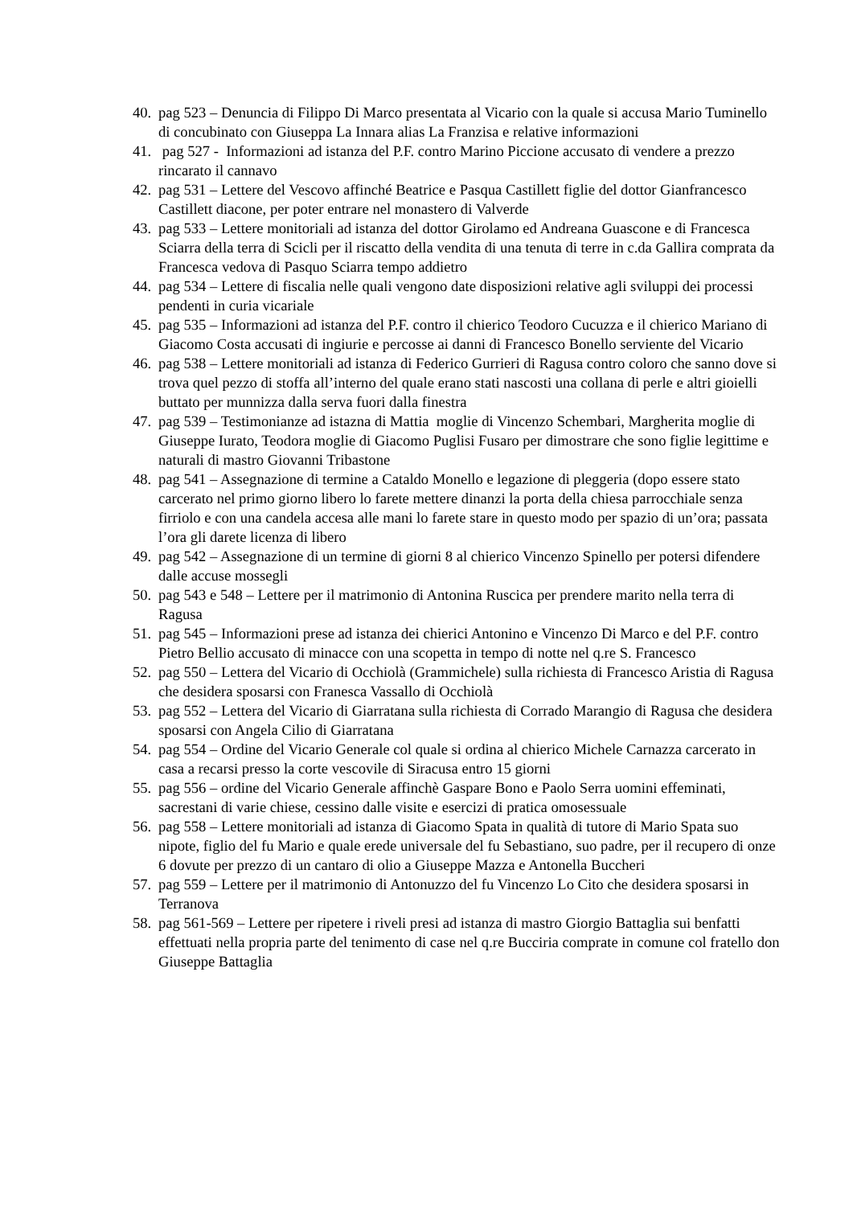40. pag 523 – Denuncia di Filippo Di Marco presentata al Vicario con la quale si accusa Mario Tuminello di concubinato con Giuseppa La Innara alias La Franzisa e relative informazioni
41. pag 527 - Informazioni ad istanza del P.F. contro Marino Piccione accusato di vendere a prezzo rincarato il cannavo
42. pag 531 – Lettere del Vescovo affinché Beatrice e Pasqua Castillett figlie del dottor Gianfrancesco Castillett diacone, per poter entrare nel monastero di Valverde
43. pag 533 – Lettere monitoriali ad istanza del dottor Girolamo ed Andreana Guascone e di Francesca Sciarra della terra di Scicli per il riscatto della vendita di una tenuta di terre in c.da Gallira comprata da Francesca vedova di Pasquo Sciarra tempo addietro
44. pag 534 – Lettere di fiscalia nelle quali vengono date disposizioni relative agli sviluppi dei processi pendenti in curia vicariale
45. pag 535 – Informazioni ad istanza del P.F. contro il chierico Teodoro Cucuzza e il chierico Mariano di Giacomo Costa accusati di ingiurie e percosse ai danni di Francesco Bonello serviente del Vicario
46. pag 538 – Lettere monitoriali ad istanza di Federico Gurrieri di Ragusa contro coloro che sanno dove si trova quel pezzo di stoffa all’interno del quale erano stati nascosti una collana di perle e altri gioielli buttato per munnizza dalla serva fuori dalla finestra
47. pag 539 – Testimonianze ad istazna di Mattia moglie di Vincenzo Schembari, Margherita moglie di Giuseppe Iurato, Teodora moglie di Giacomo Puglisi Fusaro per dimostrare che sono figlie legittime e naturali di mastro Giovanni Tribastone
48. pag 541 – Assegnazione di termine a Cataldo Monello e legazione di pleggeria (dopo essere stato carcerato nel primo giorno libero lo farete mettere dinanzi la porta della chiesa parrocchiale senza firriolo e con una candela accesa alle mani lo farete stare in questo modo per spazio di un’ora; passata l’ora gli darete licenza di libero
49. pag 542 – Assegnazione di un termine di giorni 8 al chierico Vincenzo Spinello per potersi difendere dalle accuse mossegli
50. pag 543 e 548 – Lettere per il matrimonio di Antonina Ruscica per prendere marito nella terra di Ragusa
51. pag 545 – Informazioni prese ad istanza dei chierici Antonino e Vincenzo Di Marco e del P.F. contro Pietro Bellio accusato di minacce con una scopetta in tempo di notte nel q.re S. Francesco
52. pag 550 – Lettera del Vicario di Occhiolà (Grammichele) sulla richiesta di Francesco Aristia di Ragusa che desidera sposarsi con Franesca Vassallo di Occhiolà
53. pag 552 – Lettera del Vicario di Giarratana sulla richiesta di Corrado Marangio di Ragusa che desidera sposarsi con Angela Cilio di Giarratana
54. pag 554 – Ordine del Vicario Generale col quale si ordina al chierico Michele Carnazza carcerato in casa a recarsi presso la corte vescovile di Siracusa entro 15 giorni
55. pag 556 – ordine del Vicario Generale affinchè Gaspare Bono e Paolo Serra uomini effeminati, sacrestani di varie chiese, cessino dalle visite e esercizi di pratica omosessuale
56. pag 558 – Lettere monitoriali ad istanza di Giacomo Spata in qualità di tutore di Mario Spata suo nipote, figlio del fu Mario e quale erede universale del fu Sebastiano, suo padre, per il recupero di onze 6 dovute per prezzo di un cantaro di olio a Giuseppe Mazza e Antonella Buccheri
57. pag 559 – Lettere per il matrimonio di Antonuzzo del fu Vincenzo Lo Cito che desidera sposarsi in Terranova
58. pag 561-569 – Lettere per ripetere i riveli presi ad istanza di mastro Giorgio Battaglia sui benfatti effettuati nella propria parte del tenimento di case nel q.re Bucciria comprate in comune col fratello don Giuseppe Battaglia